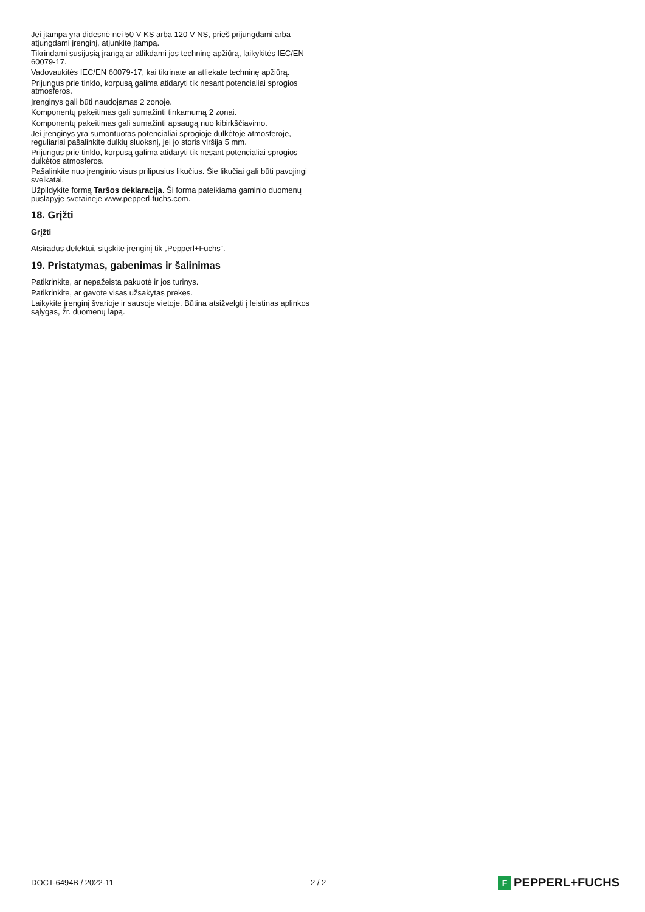Jei įtampa yra didesnė nei 50 V KS arba 120 V NS, prieš prijungdami arba atjungdami įrenginį, atjunkite įtampą.
Tikrindami susijusią įrangą ar atlikdami jos techninę apžiūrą, laikykitės IEC/EN 60079-17.
Vadovaukitės IEC/EN 60079-17, kai tikrinate ar atliekate techninę apžiūrą.
Prijungus prie tinklo, korpusą galima atidaryti tik nesant potencialiai sprogios atmosferos.
Įrenginys gali būti naudojamas 2 zonoje.
Komponentų pakeitimas gali sumažinti tinkamumą 2 zonai.
Komponentų pakeitimas gali sumažinti apsaugą nuo kibirkščiavimo.
Jei įrenginys yra sumontuotas potencialiai sprogioje dulkėtoje atmosferoje, reguliariai pašalinkite dulkių sluoksnį, jei jo storis viršija 5 mm.
Prijungus prie tinklo, korpusą galima atidaryti tik nesant potencialiai sprogios dulkėtos atmosferos.
Pašalinkite nuo įrenginio visus prilipusius likučius. Šie likučiai gali būti pavojingi sveikatai.
Užpildykite formą Taršos deklaracija. Ši forma pateikiama gaminio duomenų puslapyje svetainėje www.pepperl-fuchs.com.
18. Grįžti
Grįžti
Atsiradus defektui, siųskite įrenginį tik „Pepperl+Fuchs“.
19. Pristatymas, gabenimas ir šalinimas
Patikrinkite, ar nepažeista pakuotė ir jos turinys.
Patikrinkite, ar gavote visas užsakytas prekes.
Laikykite įrenginį švarioje ir sausoje vietoje. Būtina atsižvelgti į leistinas aplinkos sąlygas, žr. duomenų lapą.
DOCT-6494B / 2022-11 2 / 2 F PEPPERL+FUCHS